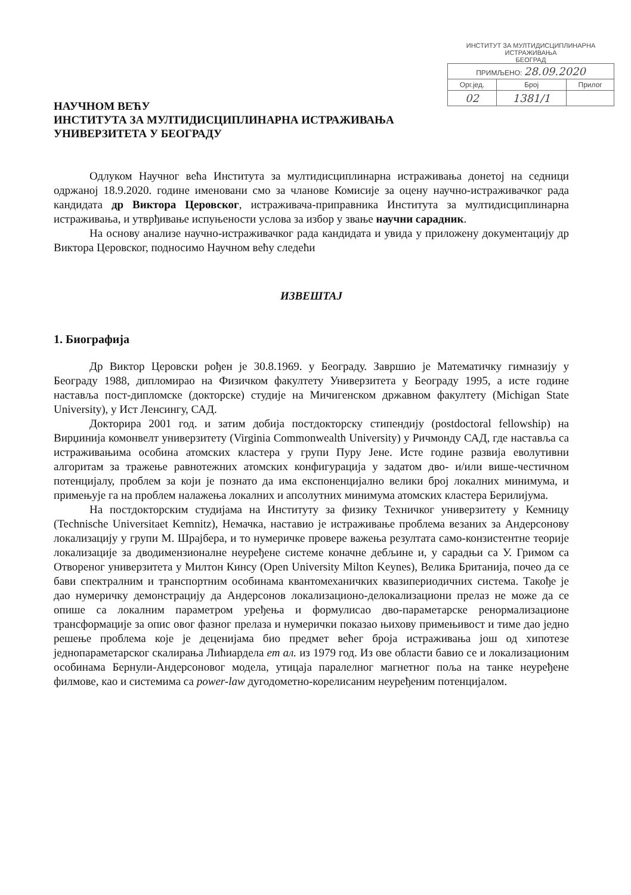ИНСТИТУТ ЗА МУЛТИДИСЦИПЛИНАРНА ИСТРАЖИВАЊА
БЕОГРАД
| ПРИМЉЕНО: 28.09.2020 | | |
| Орг.јед. | Број | Прилог |
| 02 | 1381/1 | |
НАУЧНОМ ВЕЋУ
ИНСТИТУТА ЗА МУЛТИДИСЦИПЛИНАРНА ИСТРАЖИВАЊА
УНИВЕРЗИТЕТА У БЕОГРАДУ
Одлуком Научног већа Института за мултидисциплинарна истраживања донетој на седници одржаној 18.9.2020. године именовани смо за чланове Комисије за оцену научно-истраживачког рада кандидата др Виктора Церовског, истраживача-приправника Института за мултидисциплинарна истраживања, и утврђивање испуњености услова за избор у звање научни сарадник.
На основу анализе научно-истраживачког рада кандидата и увида у приложену документацију др Виктора Церовског, подносимо Научном већу следећи
ИЗВЕШТАЈ
1. Биографија
Др Виктор Церовски рођен је 30.8.1969. у Београду. Завршио је Математичку гимназију у Београду 1988, дипломирао на Физичком факултету Универзитета у Београду 1995, а исте године наставља пост-дипломске (докторске) студије на Мичигенском државном факултету (Michigan State University), у Ист Ленсингу, САД.
Докторира 2001 год. и затим добија постдокторску стипендију (postdoctoral fellowship) на Вирџинија комонвелт универзитету (Virginia Commonwealth University) у Ричмонду САД, где наставља са истраживањима особина атомских кластера у групи Пуру Јене. Исте године развија еволутивни алгоритам за тражење равнотежних атомских конфигурација у задатом дво- и/или више-честичном потенцијалу, проблем за који је познато да има експоненцијално велики број локалних минимума, и примењује га на проблем налажења локалних и апсолутних минимума атомских кластера Берилијума.
На постдокторским студијама на Институту за физику Техничког универзитету у Кемницу (Technische Universitaet Kemnitz), Немачка, наставио је истраживање проблема везаних за Андерсонову локализацију у групи М. Шрајбера, и то нумеричке провере важења резултата само-конзистентне теорије локализације за дводимензионалне неуређене системе коначне дебљине и, у сарадњи са У. Гримом са Отвореног универзитета у Милтон Кинсу (Open University Milton Keynes), Велика Британија, почео да се бави спектралним и транспортним особинама квантомеханичких квазипериодичних система. Такође је дао нумеричку демонстрацију да Андерсонов локализационо-делокализациони прелаз не може да се опише са локалним параметром уређења и формулисао дво-параметарске ренормализационе трансформације за опис овог фазног прелаза и нумерички показао њихову примењивост и тиме дао једно решење проблема које је деценијама био предмет већег броја истраживања још од хипотезе једнопараметарског скалирања Лићиардела ет ал. из 1979 год. Из ове области бавио се и локализационим особинама Бернули-Андерсоновог модела, утицаја паралелног магнетног поља на танке неуређене филмове, као и системима са power-law дугодометно-корелисаним неуређеним потенцијалом.